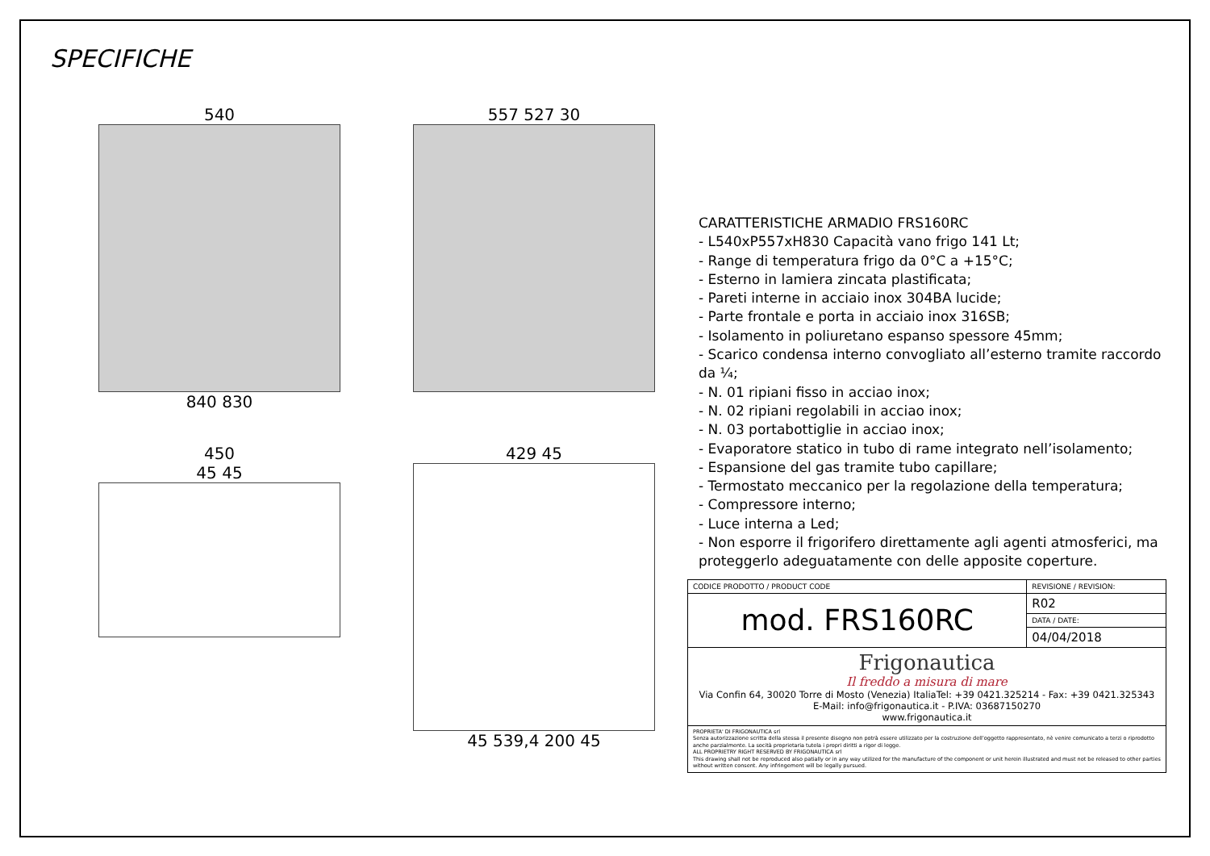SPECIFICHE
540
840 830
557 527 30
450
45 45
429 45
45 539,4 200 45
CARATTERISTICHE ARMADIO FRS160RC
- L540xP557xH830 Capacità vano frigo 141 Lt;
- Range di temperatura frigo da 0°C a +15°C;
- Esterno in lamiera zincata plastificata;
- Pareti interne in acciaio inox 304BA lucide;
- Parte frontale e porta in acciaio inox 316SB;
- Isolamento in poliuretano espanso spessore 45mm;
- Scarico condensa interno convogliato all’esterno tramite raccordo da ¼;
- N. 01 ripiani fisso in acciao inox;
- N. 02 ripiani regolabili in acciao inox;
- N. 03 portabottiglie in acciao inox;
- Evaporatore statico in tubo di rame integrato nell’isolamento;
- Espansione del gas tramite tubo capillare;
- Termostato meccanico per la regolazione della temperatura;
- Compressore interno;
- Luce interna a Led;
- Non esporre il frigorifero direttamente agli agenti atmosferici, ma proteggerlo adeguatamente con delle apposite coperture.
| CODICE PRODOTTO / PRODUCT CODE | REVISIONE / REVISION: |
| mod. FRS160RC | R02 |
| | DATA / DATE: |
| | 04/04/2018 |
| Frigonautica Il freddo a misura di mare Via Confin 64, 30020 Torre di Mosto (Venezia) ItaliaTel: +39 0421.325214 - Fax: +39 0421.325343 E-Mail: info@frigonautica.it - P.IVA: 03687150270 www.frigonautica.it | |
| PROPRIETA' DI FRIGONAUTICA srl Senza autorizzazione scritta della stessa il presente disegno non potrà essere utilizzato per la costruzione dell’oggetto rappresentato, nè venire comunicato a terzi o riprodotto anche parzialmente. La socità proprietaria tutela i propri diritti a rigor di legge. ALL PROPRIETRY RIGHT RESERVED BY FRIGONAUTICA srl This drawing shall not be reproduced also patially or in any way utilized for the manufacture of the component or unit herein illustrated and must not be released to other parties without written consent. Any infringement will be legally pursued. | |